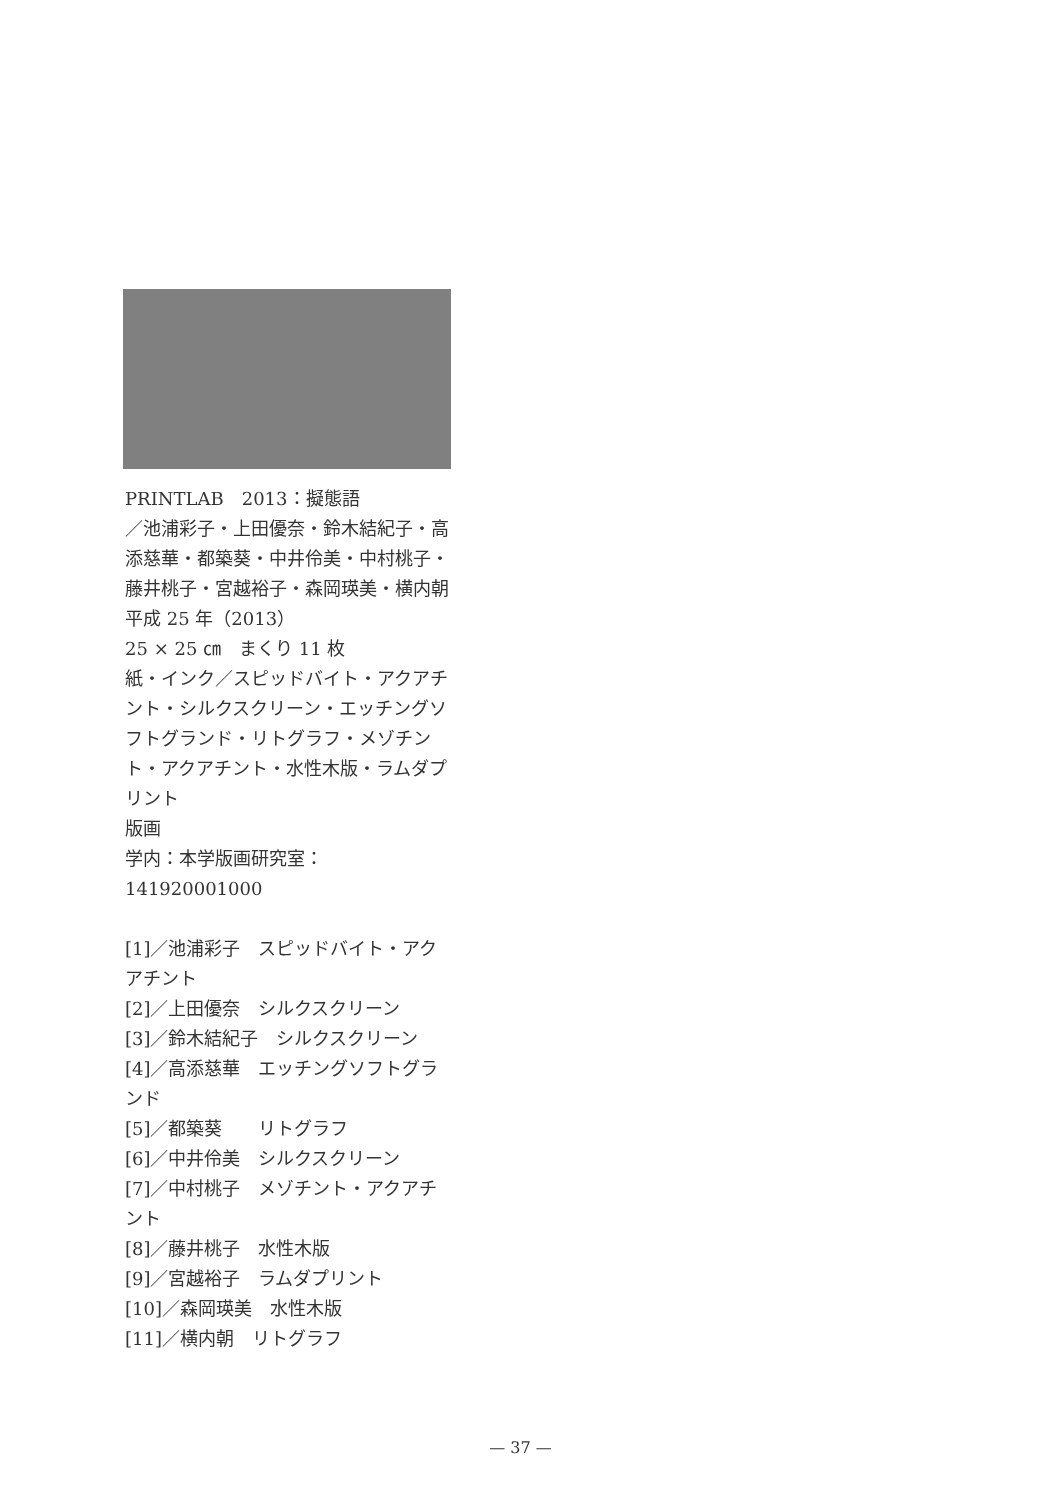PRINTLAB　2013：擬態語
／池浦彩子・上田優奈・鈴木結紀子・高添慈華・都築葵・中井伶美・中村桃子・藤井桃子・宮越裕子・森岡瑛美・横内朝
平成 25 年（2013）
25 × 25 ㎝　まくり 11 枚
紙・インク／スピッドバイト・アクアチント・シルクスクリーン・エッチングソフトグランド・リトグラフ・メゾチント・アクアチント・水性木版・ラムダプリント
版画
学内：本学版画研究室：
141920001000
[1]／池浦彩子　スピッドバイト・アクアチント
[2]／上田優奈　シルクスクリーン
[3]／鈴木結紀子　シルクスクリーン
[4]／高添慈華　エッチングソフトグランド
[5]／都築葵　　リトグラフ
[6]／中井伶美　シルクスクリーン
[7]／中村桃子　メゾチント・アクアチント
[8]／藤井桃子　水性木版
[9]／宮越裕子　ラムダプリント
[10]／森岡瑛美　水性木版
[11]／横内朝　リトグラフ
— 37 —